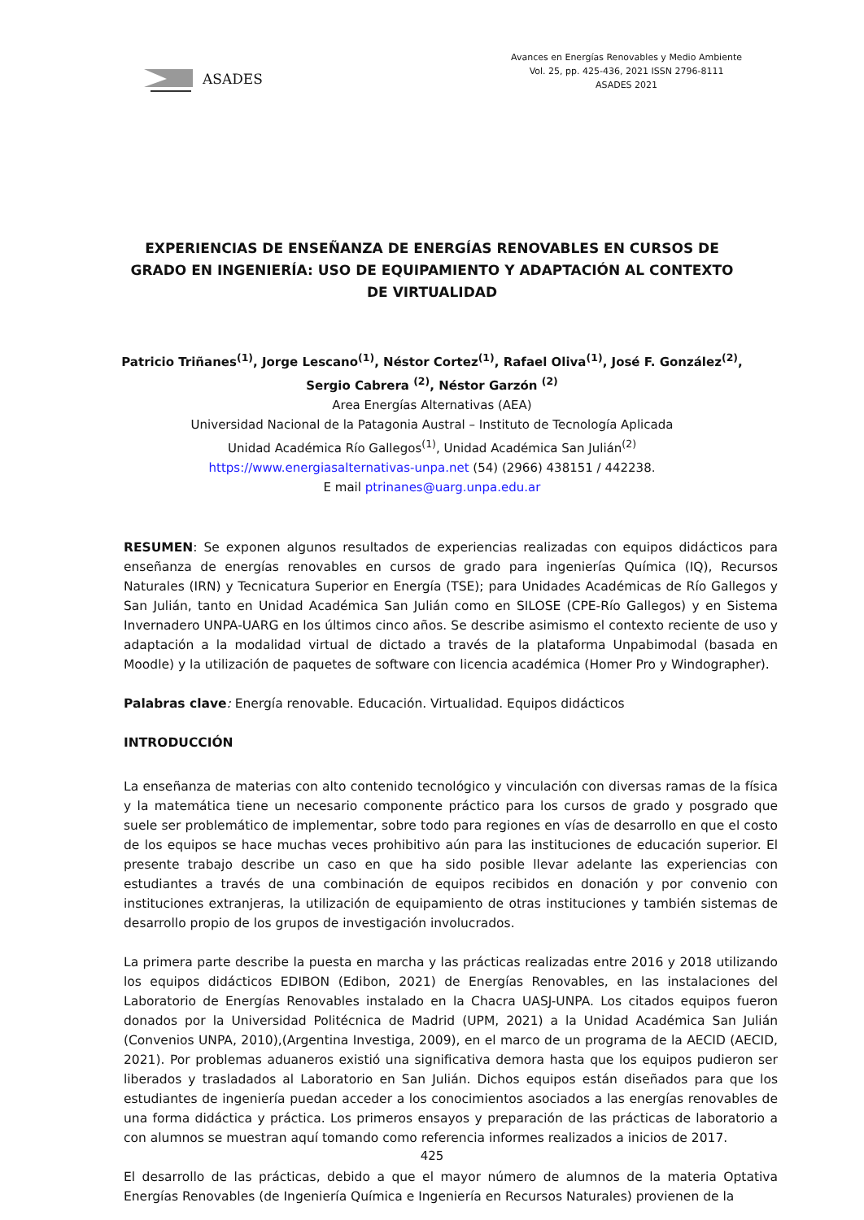ASADES
Avances en Energías Renovables y Medio Ambiente
Vol. 25, pp. 425-436, 2021 ISSN 2796-8111
ASADES 2021
EXPERIENCIAS DE ENSEÑANZA DE ENERGÍAS RENOVABLES EN CURSOS DE GRADO EN INGENIERÍA: USO DE EQUIPAMIENTO Y ADAPTACIÓN AL CONTEXTO DE VIRTUALIDAD
Patricio Triñanes<sup>(1)</sup>, Jorge Lescano<sup>(1)</sup>, Néstor Cortez<sup>(1)</sup>, Rafael Oliva<sup>(1)</sup>, José F. González<sup>(2)</sup>,
Sergio Cabrera <sup>(2)</sup>, Néstor Garzón <sup>(2)</sup>
Area Energías Alternativas (AEA)
Universidad Nacional de la Patagonia Austral – Instituto de Tecnología Aplicada
Unidad Académica Río Gallegos<sup>(1)</sup>, Unidad Académica San Julián<sup>(2)</sup>
https://www.energiasalternativas-unpa.net (54) (2966) 438151 / 442238.
E mail ptrinanes@uarg.unpa.edu.ar
RESUMEN: Se exponen algunos resultados de experiencias realizadas con equipos didácticos para enseñanza de energías renovables en cursos de grado para ingenierías Química (IQ), Recursos Naturales (IRN) y Tecnicatura Superior en Energía (TSE); para Unidades Académicas de Río Gallegos y San Julián, tanto en Unidad Académica San Julián como en SILOSE (CPE-Río Gallegos) y en Sistema Invernadero UNPA-UARG en los últimos cinco años. Se describe asimismo el contexto reciente de uso y adaptación a la modalidad virtual de dictado a través de la plataforma Unpabimodal (basada en Moodle) y la utilización de paquetes de software con licencia académica (Homer Pro y Windographer).
Palabras clave: Energía renovable. Educación. Virtualidad. Equipos didácticos
INTRODUCCIÓN
La enseñanza de materias con alto contenido tecnológico y vinculación con diversas ramas de la física y la matemática tiene un necesario componente práctico para los cursos de grado y posgrado que suele ser problemático de implementar, sobre todo para regiones en vías de desarrollo en que el costo de los equipos se hace muchas veces prohibitivo aún para las instituciones de educación superior. El presente trabajo describe un caso en que ha sido posible llevar adelante las experiencias con estudiantes a través de una combinación de equipos recibidos en donación y por convenio con instituciones extranjeras, la utilización de equipamiento de otras instituciones y también sistemas de desarrollo propio de los grupos de investigación involucrados.
La primera parte describe la puesta en marcha y las prácticas realizadas entre 2016 y 2018 utilizando los equipos didácticos EDIBON (Edibon, 2021) de Energías Renovables, en las instalaciones del Laboratorio de Energías Renovables instalado en la Chacra UASJ-UNPA. Los citados equipos fueron donados por la Universidad Politécnica de Madrid (UPM, 2021) a la Unidad Académica San Julián (Convenios UNPA, 2010),(Argentina Investiga, 2009), en el marco de un programa de la AECID (AECID, 2021). Por problemas aduaneros existió una significativa demora hasta que los equipos pudieron ser liberados y trasladados al Laboratorio en San Julián. Dichos equipos están diseñados para que los estudiantes de ingeniería puedan acceder a los conocimientos asociados a las energías renovables de una forma didáctica y práctica. Los primeros ensayos y preparación de las prácticas de laboratorio a con alumnos se muestran aquí tomando como referencia informes realizados a inicios de 2017.
El desarrollo de las prácticas, debido a que el mayor número de alumnos de la materia Optativa Energías Renovables (de Ingeniería Química e Ingeniería en Recursos Naturales) provienen de la
425